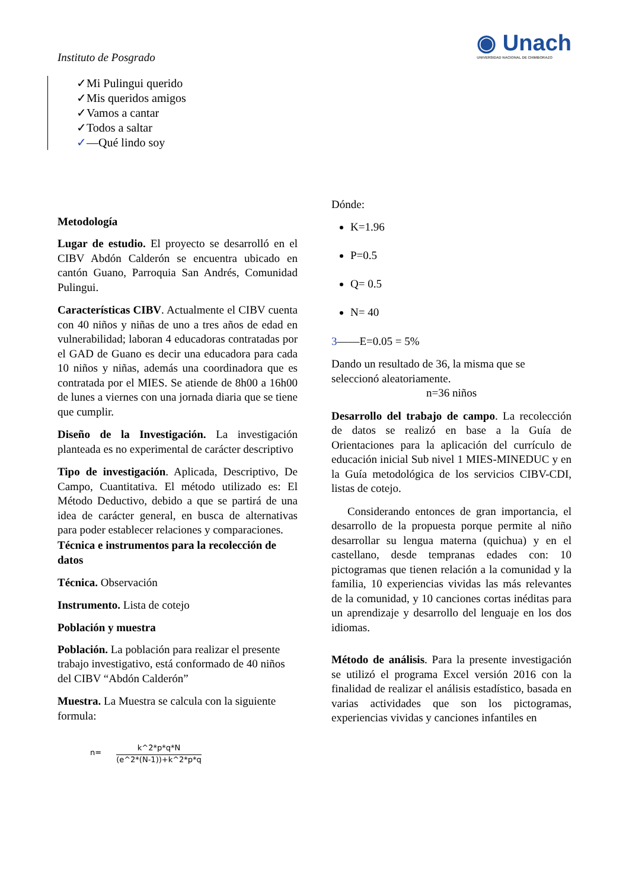Instituto de Posgrado
◉ Unach
UNIVERSIDAD NACIONAL DE CHIMBORAZO
✓Mi Pulingui querido
✓Mis queridos amigos
✓Vamos a cantar
✓Todos a saltar
✓—Qué lindo soy
Metodología
Lugar de estudio. El proyecto se desarrolló en el CIBV Abdón Calderón se encuentra ubicado en cantón Guano, Parroquia San Andrés, Comunidad Pulingui.
Características CIBV. Actualmente el CIBV cuenta con 40 niños y niñas de uno a tres años de edad en vulnerabilidad; laboran 4 educadoras contratadas por el GAD de Guano es decir una educadora para cada 10 niños y niñas, además una coordinadora que es contratada por el MIES. Se atiende de 8h00 a 16h00 de lunes a viernes con una jornada diaria que se tiene que cumplir.
Diseño de la Investigación. La investigación planteada es no experimental de carácter descriptivo
Tipo de investigación. Aplicada, Descriptivo, De Campo, Cuantitativa. El método utilizado es: El Método Deductivo, debido a que se partirá de una idea de carácter general, en busca de alternativas para poder establecer relaciones y comparaciones.
Técnica e instrumentos para la recolección de datos
Técnica. Observación
Instrumento. Lista de cotejo
Población y muestra
Población. La población para realizar el presente trabajo investigativo, está conformado de 40 niños del CIBV “Abdón Calderón”
Muestra. La Muestra se calcula con la siguiente formula:
n=
k^2*p*q*N
(e^2*(N-1))+k^2*p*q
Dónde:
K=1.96
P=0.5
Q= 0.5
N= 40
3——E=0.05 = 5%
Dando un resultado de 36, la misma que se seleccionó aleatoriamente.
n=36 niños
Desarrollo del trabajo de campo. La recolección de datos se realizó en base a la Guía de Orientaciones para la aplicación del currículo de educación inicial Sub nivel 1 MIES-MINEDUC y en la Guía metodológica de los servicios CIBV-CDI, listas de cotejo.
Considerando entonces de gran importancia, el desarrollo de la propuesta porque permite al niño desarrollar su lengua materna (quichua) y en el castellano, desde tempranas edades con: 10 pictogramas que tienen relación a la comunidad y la familia, 10 experiencias vividas las más relevantes de la comunidad, y 10 canciones cortas inéditas para un aprendizaje y desarrollo del lenguaje en los dos idiomas.
Método de análisis. Para la presente investigación se utilizó el programa Excel versión 2016 con la finalidad de realizar el análisis estadístico, basada en varias actividades que son los pictogramas, experiencias vividas y canciones infantiles en